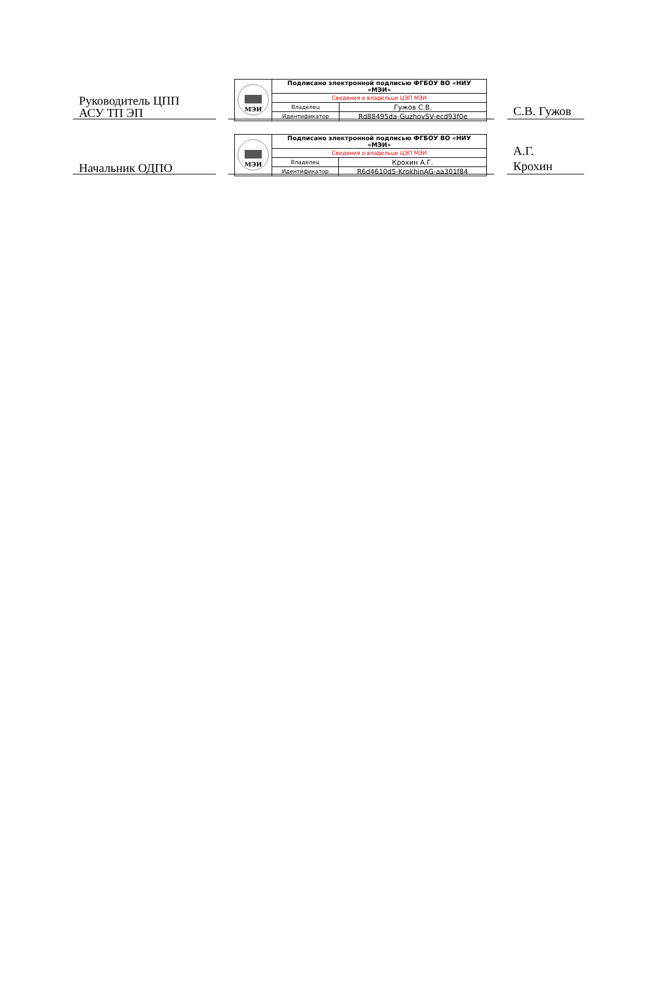Руководитель ЦПП
АСУ ТП ЭП
| МЭИ | Подписано электронной подписью ФГБОУ ВО «НИУ «МЭИ» | |
| | Сведения о владельце ЦЭП МЭИ | |
| | Владелец | Гужов С.В. |
| | Идентификатор | Rd88495da-GuzhovSV-ecd93f0e |
С.В. Гужов
Начальник ОДПО
| МЭИ | Подписано электронной подписью ФГБОУ ВО «НИУ «МЭИ» | |
| | Сведения о владельце ЦЭП МЭИ | |
| | Владелец | Крохин А.Г. |
| | Идентификатор | R6d4610d5-KrokhinAG-aa301f84 |
А.Г.
Крохин